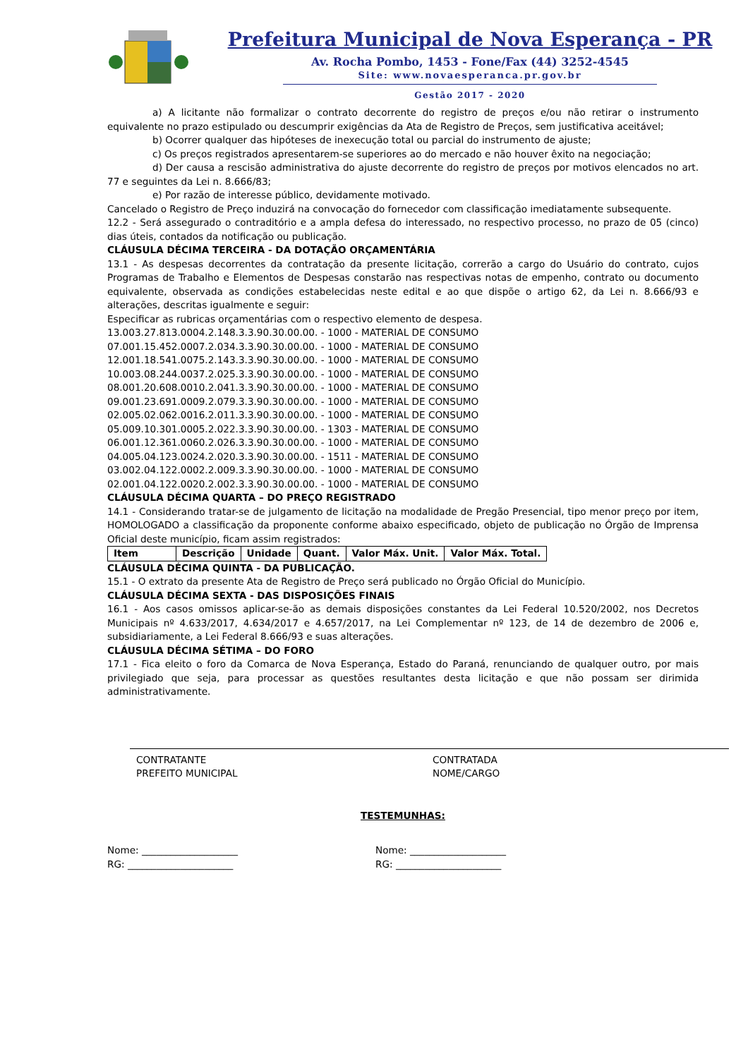Prefeitura Municipal de Nova Esperança - PR
Av. Rocha Pombo, 1453 - Fone/Fax (44) 3252-4545
Site: www.novaesperanca.pr.gov.br
Gestão 2017 - 2020
a) A licitante não formalizar o contrato decorrente do registro de preços e/ou não retirar o instrumento equivalente no prazo estipulado ou descumprir exigências da Ata de Registro de Preços, sem justificativa aceitável;
b) Ocorrer qualquer das hipóteses de inexecução total ou parcial do instrumento de ajuste;
c) Os preços registrados apresentarem-se superiores ao do mercado e não houver êxito na negociação;
d) Der causa a rescisão administrativa do ajuste decorrente do registro de preços por motivos elencados no art. 77 e seguintes da Lei n. 8.666/83;
e) Por razão de interesse público, devidamente motivado.
Cancelado o Registro de Preço induzirá na convocação do fornecedor com classificação imediatamente subsequente.
12.2 - Será assegurado o contraditório e a ampla defesa do interessado, no respectivo processo, no prazo de 05 (cinco) dias úteis, contados da notificação ou publicação.
CLÁUSULA DÉCIMA TERCEIRA - DA DOTAÇÃO ORÇAMENTÁRIA
13.1 - As despesas decorrentes da contratação da presente licitação, correrão a cargo do Usuário do contrato, cujos Programas de Trabalho e Elementos de Despesas constarão nas respectivas notas de empenho, contrato ou documento equivalente, observada as condições estabelecidas neste edital e ao que dispõe o artigo 62, da Lei n. 8.666/93 e alterações, descritas igualmente e seguir:
Especificar as rubricas orçamentárias com o respectivo elemento de despesa.
13.003.27.813.0004.2.148.3.3.90.30.00.00. - 1000 - MATERIAL DE CONSUMO
07.001.15.452.0007.2.034.3.3.90.30.00.00. - 1000 - MATERIAL DE CONSUMO
12.001.18.541.0075.2.143.3.3.90.30.00.00. - 1000 - MATERIAL DE CONSUMO
10.003.08.244.0037.2.025.3.3.90.30.00.00. - 1000 - MATERIAL DE CONSUMO
08.001.20.608.0010.2.041.3.3.90.30.00.00. - 1000 - MATERIAL DE CONSUMO
09.001.23.691.0009.2.079.3.3.90.30.00.00. - 1000 - MATERIAL DE CONSUMO
02.005.02.062.0016.2.011.3.3.90.30.00.00. - 1000 - MATERIAL DE CONSUMO
05.009.10.301.0005.2.022.3.3.90.30.00.00. - 1303 - MATERIAL DE CONSUMO
06.001.12.361.0060.2.026.3.3.90.30.00.00. - 1000 - MATERIAL DE CONSUMO
04.005.04.123.0024.2.020.3.3.90.30.00.00. - 1511 - MATERIAL DE CONSUMO
03.002.04.122.0002.2.009.3.3.90.30.00.00. - 1000 - MATERIAL DE CONSUMO
02.001.04.122.0020.2.002.3.3.90.30.00.00. - 1000 - MATERIAL DE CONSUMO
CLÁUSULA DÉCIMA QUARTA – DO PREÇO REGISTRADO
14.1 - Considerando tratar-se de julgamento de licitação na modalidade de Pregão Presencial, tipo menor preço por item, HOMOLOGADO a classificação da proponente conforme abaixo especificado, objeto de publicação no Órgão de Imprensa Oficial deste município, ficam assim registrados:
| Item | Descrição | Unidade | Quant. | Valor Máx. Unit. | Valor Máx. Total. |
CLÁUSULA DÉCIMA QUINTA - DA PUBLICAÇÃO.
15.1 - O extrato da presente Ata de Registro de Preço será publicado no Órgão Oficial do Município.
CLÁUSULA DÉCIMA SEXTA - DAS DISPOSIÇÕES FINAIS
16.1 - Aos casos omissos aplicar-se-ão as demais disposições constantes da Lei Federal 10.520/2002, nos Decretos Municipais nº 4.633/2017, 4.634/2017 e 4.657/2017, na Lei Complementar nº 123, de 14 de dezembro de 2006 e, subsidiariamente, a Lei Federal 8.666/93 e suas alterações.
CLÁUSULA DÉCIMA SÉTIMA – DO FORO
17.1 - Fica eleito o foro da Comarca de Nova Esperança, Estado do Paraná, renunciando de qualquer outro, por mais privilegiado que seja, para processar as questões resultantes desta licitação e que não possam ser dirimida administrativamente.
CONTRATANTE
PREFEITO MUNICIPAL
CONTRATADA
NOME/CARGO
TESTEMUNHAS:
Nome: ____________________
RG: ______________________
Nome: ____________________
RG: ______________________